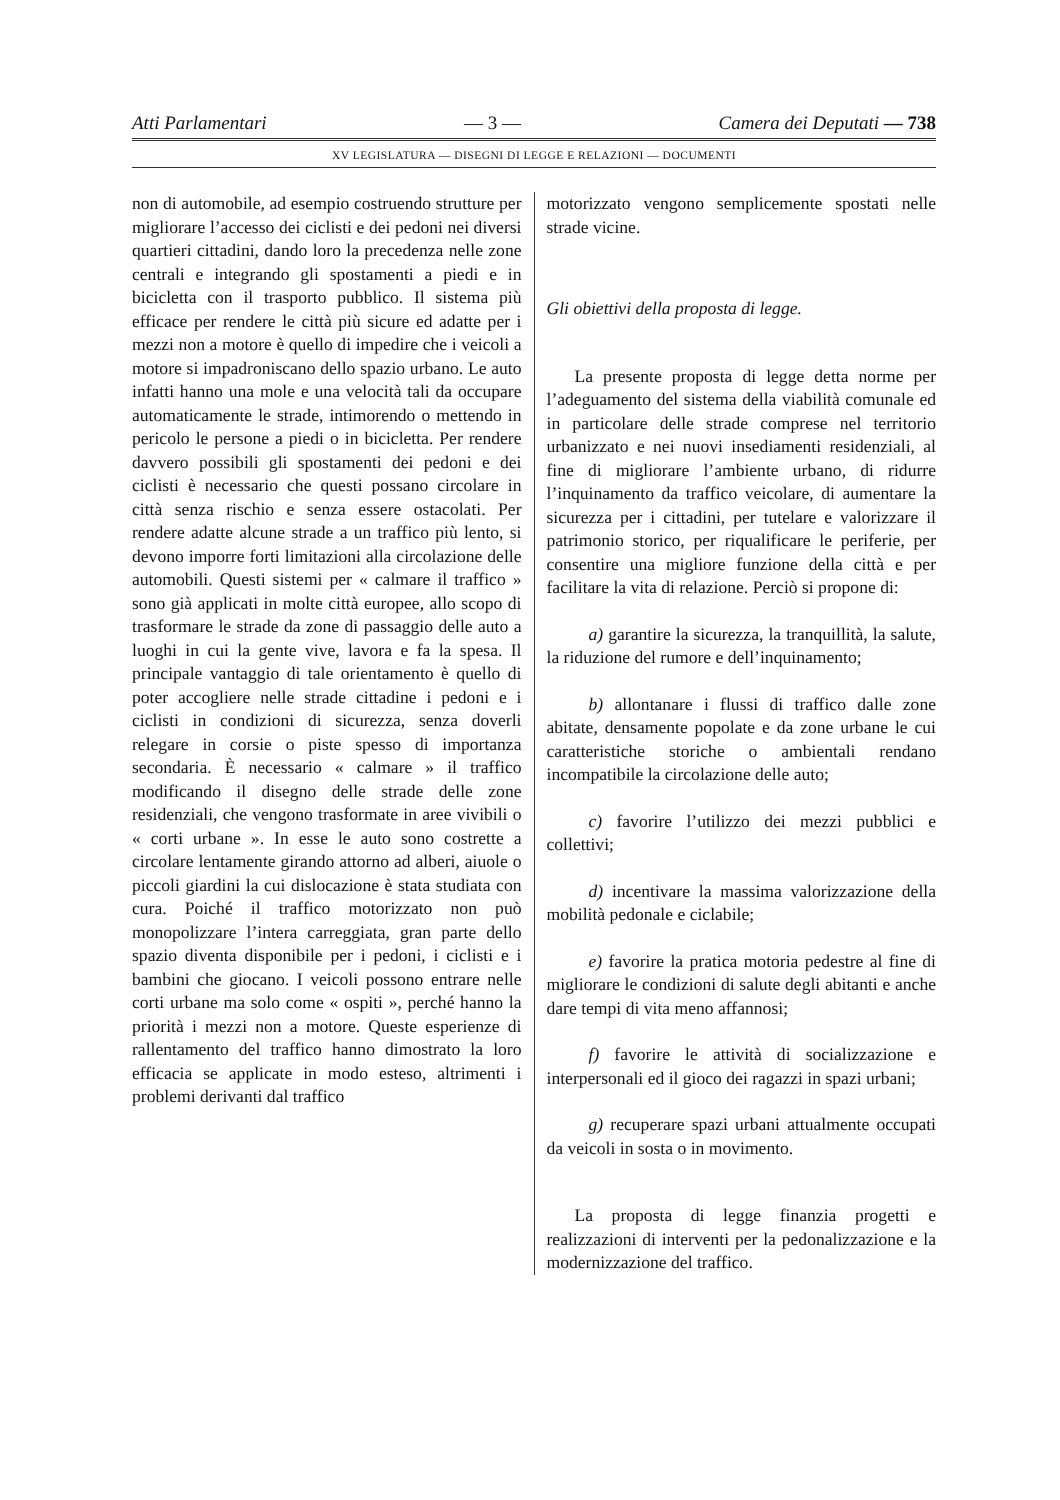Atti Parlamentari — 3 — Camera dei Deputati — 738
XV LEGISLATURA — DISEGNI DI LEGGE E RELAZIONI — DOCUMENTI
non di automobile, ad esempio costruendo strutture per migliorare l’accesso dei ciclisti e dei pedoni nei diversi quartieri cittadini, dando loro la precedenza nelle zone centrali e integrando gli spostamenti a piedi e in bicicletta con il trasporto pubblico. Il sistema più efficace per rendere le città più sicure ed adatte per i mezzi non a motore è quello di impedire che i veicoli a motore si impadroniscano dello spazio urbano. Le auto infatti hanno una mole e una velocità tali da occupare automaticamente le strade, intimorendo o mettendo in pericolo le persone a piedi o in bicicletta. Per rendere davvero possibili gli spostamenti dei pedoni e dei ciclisti è necessario che questi possano circolare in città senza rischio e senza essere ostacolati. Per rendere adatte alcune strade a un traffico più lento, si devono imporre forti limitazioni alla circolazione delle automobili. Questi sistemi per « calmare il traffico » sono già applicati in molte città europee, allo scopo di trasformare le strade da zone di passaggio delle auto a luoghi in cui la gente vive, lavora e fa la spesa. Il principale vantaggio di tale orientamento è quello di poter accogliere nelle strade cittadine i pedoni e i ciclisti in condizioni di sicurezza, senza doverli relegare in corsie o piste spesso di importanza secondaria. È necessario « calmare » il traffico modificando il disegno delle strade delle zone residenziali, che vengono trasformate in aree vivibili o « corti urbane ». In esse le auto sono costrette a circolare lentamente girando attorno ad alberi, aiuole o piccoli giardini la cui dislocazione è stata studiata con cura. Poiché il traffico motorizzato non può monopolizzare l’intera carreggiata, gran parte dello spazio diventa disponibile per i pedoni, i ciclisti e i bambini che giocano. I veicoli possono entrare nelle corti urbane ma solo come « ospiti », perché hanno la priorità i mezzi non a motore. Queste esperienze di rallentamento del traffico hanno dimostrato la loro efficacia se applicate in modo esteso, altrimenti i problemi derivanti dal traffico
motorizzato vengono semplicemente spostati nelle strade vicine.
Gli obiettivi della proposta di legge.
La presente proposta di legge detta norme per l’adeguamento del sistema della viabilità comunale ed in particolare delle strade comprese nel territorio urbanizzato e nei nuovi insediamenti residenziali, al fine di migliorare l’ambiente urbano, di ridurre l’inquinamento da traffico veicolare, di aumentare la sicurezza per i cittadini, per tutelare e valorizzare il patrimonio storico, per riqualificare le periferie, per consentire una migliore funzione della città e per facilitare la vita di relazione. Perciò si propone di:
a) garantire la sicurezza, la tranquillità, la salute, la riduzione del rumore e dell’inquinamento;
b) allontanare i flussi di traffico dalle zone abitate, densamente popolate e da zone urbane le cui caratteristiche storiche o ambientali rendano incompatibile la circolazione delle auto;
c) favorire l’utilizzo dei mezzi pubblici e collettivi;
d) incentivare la massima valorizzazione della mobilità pedonale e ciclabile;
e) favorire la pratica motoria pedestre al fine di migliorare le condizioni di salute degli abitanti e anche dare tempi di vita meno affannosi;
f) favorire le attività di socializzazione e interpersonali ed il gioco dei ragazzi in spazi urbani;
g) recuperare spazi urbani attualmente occupati da veicoli in sosta o in movimento.
La proposta di legge finanzia progetti e realizzazioni di interventi per la pedonalizzazione e la modernizzazione del traffico.